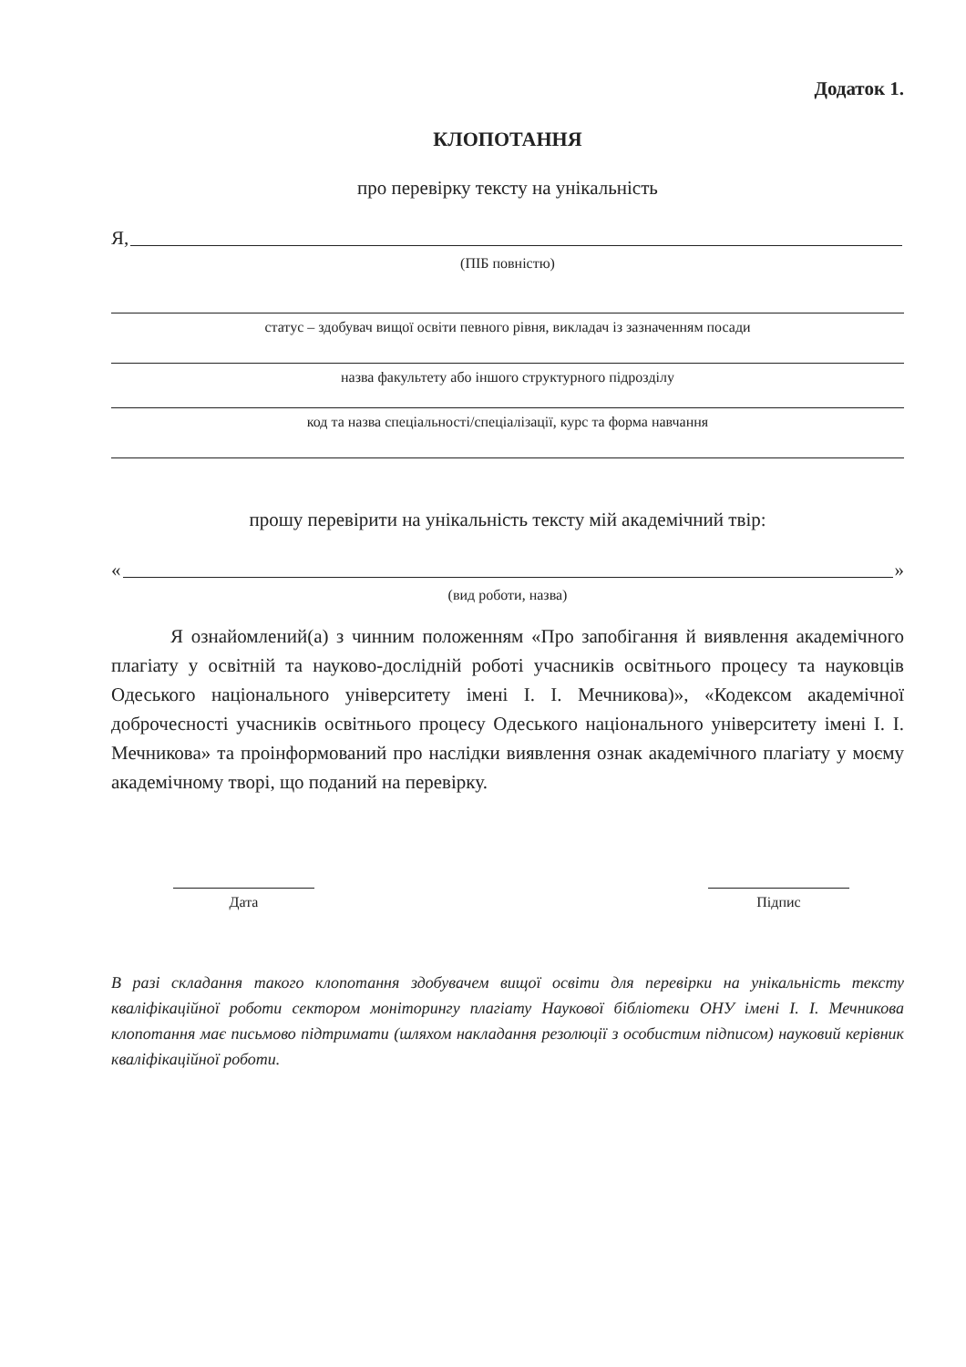Додаток 1.
КЛОПОТАННЯ
про перевірку тексту на унікальність
Я,
(ПІБ повністю)
статус – здобувач вищої освіти певного рівня, викладач із зазначенням посади
назва факультету або іншого структурного підрозділу
код та назва спеціальності/спеціалізації, курс та форма навчання
прошу перевірити на унікальність тексту мій академічний твір:
« »
(вид роботи, назва)
Я ознайомлений(а) з чинним положенням «Про запобігання й виявлення академічного плагіату у освітній та науково-дослідній роботі учасників освітнього процесу та науковців Одеського національного університету імені І. І. Мечникова)», «Кодексом академічної доброчесності учасників освітнього процесу Одеського національного університету імені І. І. Мечникова» та проінформований про наслідки виявлення ознак академічного плагіату у моєму академічному творі, що поданий на перевірку.
Дата Підпис
В разі складання такого клопотання здобувачем вищої освіти для перевірки на унікальність тексту кваліфікаційної роботи сектором моніторингу плагіату Наукової бібліотеки ОНУ імені І. І. Мечникова клопотання має письмово підтримати (шляхом накладання резолюції з особистим підписом) науковий керівник кваліфікаційної роботи.